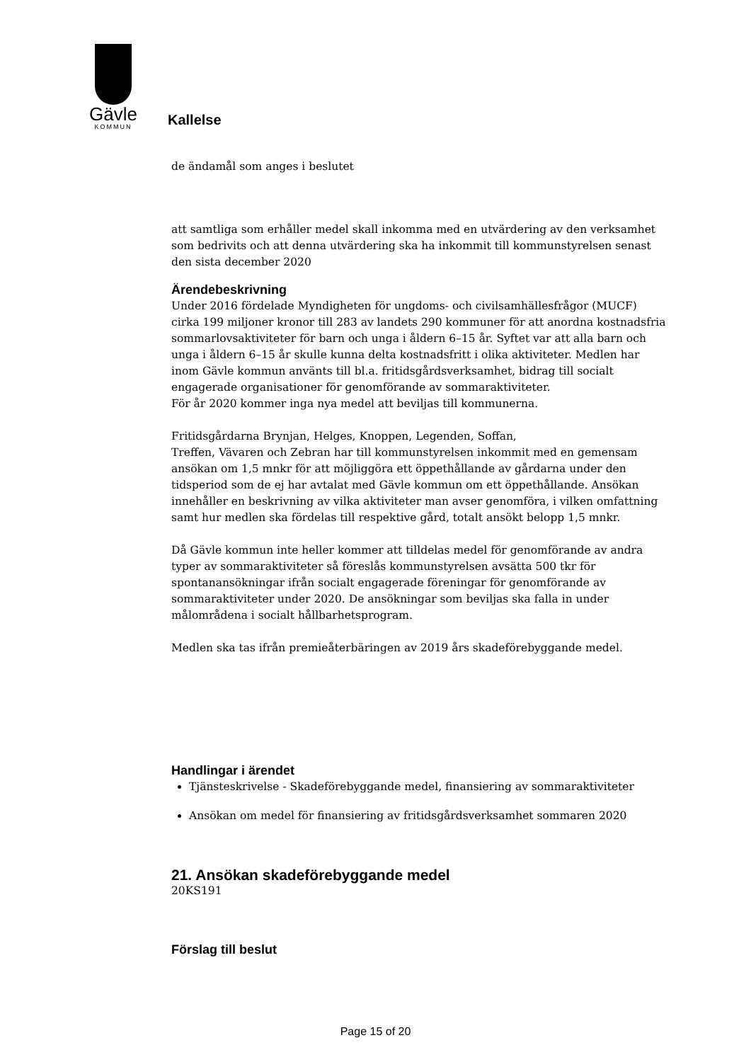Gävle
KOMMUN
Kallelse
de ändamål som anges i beslutet
att samtliga som erhåller medel skall inkomma med en utvärdering av den verksamhet som bedrivits och att denna utvärdering ska ha inkommit till kommunstyrelsen senast den sista december 2020
Ärendebeskrivning
Under 2016 fördelade Myndigheten för ungdoms- och civilsamhällesfrågor (MUCF) cirka 199 miljoner kronor till 283 av landets 290 kommuner för att anordna kostnadsfria sommarlovsaktiviteter för barn och unga i åldern 6–15 år. Syftet var att alla barn och unga i åldern 6–15 år skulle kunna delta kostnadsfritt i olika aktiviteter. Medlen har inom Gävle kommun använts till bl.a. fritidsgårdsverksamhet, bidrag till socialt engagerade organisationer för genomförande av sommaraktiviteter.
För år 2020 kommer inga nya medel att beviljas till kommunerna.
Fritidsgårdarna Brynjan, Helges, Knoppen, Legenden, Soffan,
Treffen, Vävaren och Zebran har till kommunstyrelsen inkommit med en gemensam ansökan om 1,5 mnkr för att möjliggöra ett öppethållande av gårdarna under den tidsperiod som de ej har avtalat med Gävle kommun om ett öppethållande. Ansökan innehåller en beskrivning av vilka aktiviteter man avser genomföra, i vilken omfattning samt hur medlen ska fördelas till respektive gård, totalt ansökt belopp 1,5 mnkr.
Då Gävle kommun inte heller kommer att tilldelas medel för genomförande av andra typer av sommaraktiviteter så föreslås kommunstyrelsen avsätta 500 tkr för spontanansökningar ifrån socialt engagerade föreningar för genomförande av sommaraktiviteter under 2020. De ansökningar som beviljas ska falla in under målområdena i socialt hållbarhetsprogram.
Medlen ska tas ifrån premieåterbäringen av 2019 års skadeförebyggande medel.
Handlingar i ärendet
Tjänsteskrivelse - Skadeförebyggande medel, finansiering av sommaraktiviteter
Ansökan om medel för finansiering av fritidsgårdsverksamhet sommaren 2020
21. Ansökan skadeförebyggande medel
20KS191
Förslag till beslut
Page 15 of 20